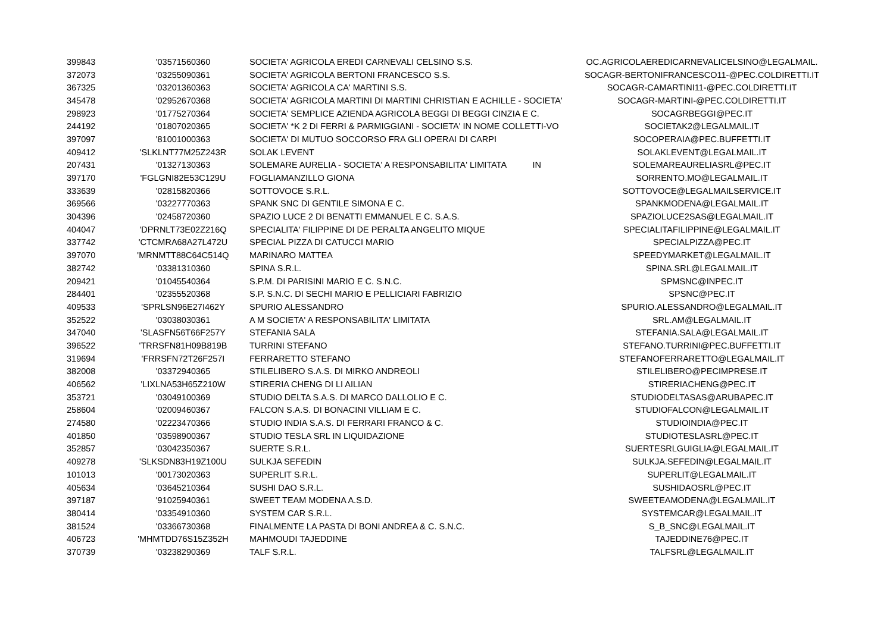| 399843 | '03571560360 | SOCIETA' AGRICOLA EREDI CARNEVALI CELSINO S.S. | OC.AGRICOLAEREDICARNEVALICELSINO@LEGALMAIL. |
| 372073 | '03255090361 | SOCIETA' AGRICOLA BERTONI FRANCESCO S.S. | SOCAGR-BERTONIFRANCESCO11-@PEC.COLDIRETTI.IT |
| 367325 | '03201360363 | SOCIETA' AGRICOLA CA' MARTINI S.S. | SOCAGR-CAMARTINI11-@PEC.COLDIRETTI.IT |
| 345478 | '02952670368 | SOCIETA' AGRICOLA MARTINI DI MARTINI CHRISTIAN E ACHILLE - SOCIETA' | SOCAGR-MARTINI-@PEC.COLDIRETTI.IT |
| 298923 | '01775270364 | SOCIETA' SEMPLICE AZIENDA AGRICOLA BEGGI DI BEGGI CINZIA E C. | SOCAGRBEGGI@PEC.IT |
| 244192 | '01807020365 | SOCIETA' *K 2 DI FERRI & PARMIGGIANI - SOCIETA' IN NOME COLLETTI-VO | SOCIETAK2@LEGALMAIL.IT |
| 397097 | '81001000363 | SOCIETA' DI MUTUO SOCCORSO FRA GLI OPERAI DI CARPI | SOCOPERAIA@PEC.BUFFETTI.IT |
| 409412 | 'SLKLNT77M25Z243R | SOLAK LEVENT | SOLAKLEVENT@LEGALMAIL.IT |
| 207431 | '01327130363 | SOLEMARE AURELIA - SOCIETA' A RESPONSABILITA' LIMITATA IN | SOLEMAREAURELIASRL@PEC.IT |
| 397170 | 'FGLGNI82E53C129U | FOGLIAMANZILLO GIONA | SORRENTO.MO@LEGALMAIL.IT |
| 333639 | '02815820366 | SOTTOVOCE S.R.L. | SOTTOVOCE@LEGALMAILSERVICE.IT |
| 369566 | '03227770363 | SPANK SNC DI GENTILE SIMONA E C. | SPANKMODENA@LEGALMAIL.IT |
| 304396 | '02458720360 | SPAZIO LUCE 2 DI BENATTI EMMANUEL E C. S.A.S. | SPAZIOLUCE2SAS@LEGALMAIL.IT |
| 404047 | 'DPRNLT73E02Z216Q | SPECIALITA' FILIPPINE DI DE PERALTA ANGELITO MIQUE | SPECIALITAFILIPPINE@LEGALMAIL.IT |
| 337742 | 'CTCMRA68A27L472U | SPECIAL PIZZA DI CATUCCI MARIO | SPECIALPIZZA@PEC.IT |
| 397070 | 'MRNMTT88C64C514Q | MARINARO MATTEA | SPEEDYMARKET@LEGALMAIL.IT |
| 382742 | '03381310360 | SPINA S.R.L. | SPINA.SRL@LEGALMAIL.IT |
| 209421 | '01045540364 | S.P.M. DI PARISINI MARIO E C. S.N.C. | SPMSNC@INPEC.IT |
| 284401 | '02355520368 | S.P. S.N.C. DI SECHI MARIO E PELLICIARI FABRIZIO | SPSNC@PEC.IT |
| 409533 | 'SPRLSN96E27I462Y | SPURIO ALESSANDRO | SPURIO.ALESSANDRO@LEGALMAIL.IT |
| 352522 | '03038030361 | A M SOCIETA' A RESPONSABILITA' LIMITATA | SRL.AM@LEGALMAIL.IT |
| 347040 | 'SLASFN56T66F257Y | STEFANIA SALA | STEFANIA.SALA@LEGALMAIL.IT |
| 396522 | 'TRRSFN81H09B819B | TURRINI STEFANO | STEFANO.TURRINI@PEC.BUFFETTI.IT |
| 319694 | 'FRRSFN72T26F257I | FERRARETTO STEFANO | STEFANOFERRARETTO@LEGALMAIL.IT |
| 382008 | '03372940365 | STILELIBERO S.A.S. DI MIRKO ANDREOLI | STILELIBERO@PECIMPRESE.IT |
| 406562 | 'LIXLNA53H65Z210W | STIRERIA CHENG DI LI AILIAN | STIRERIACHENG@PEC.IT |
| 353721 | '03049100369 | STUDIO DELTA S.A.S. DI MARCO DALLOLIO E C. | STUDIODELTASAS@ARUBAPEC.IT |
| 258604 | '02009460367 | FALCON S.A.S. DI BONACINI VILLIAM E C. | STUDIOFALCON@LEGALMAIL.IT |
| 274580 | '02223470366 | STUDIO INDIA S.A.S. DI FERRARI FRANCO & C. | STUDIOINDIA@PEC.IT |
| 401850 | '03598900367 | STUDIO TESLA SRL IN LIQUIDAZIONE | STUDIOTESLASRL@PEC.IT |
| 352857 | '03042350367 | SUERTE S.R.L. | SUERTESRLGUIGLIA@LEGALMAIL.IT |
| 409278 | 'SLKSDN83H19Z100U | SULKJA SEFEDIN | SULKJA.SEFEDIN@LEGALMAIL.IT |
| 101013 | '00173020363 | SUPERLIT S.R.L. | SUPERLIT@LEGALMAIL.IT |
| 405634 | '03645210364 | SUSHI DAO S.R.L. | SUSHIDAOSRL@PEC.IT |
| 397187 | '91025940361 | SWEET TEAM MODENA A.S.D. | SWEETEAMODENA@LEGALMAIL.IT |
| 380414 | '03354910360 | SYSTEM CAR S.R.L. | SYSTEMCAR@LEGALMAIL.IT |
| 381524 | '03366730368 | FINALMENTE LA PASTA DI BONI ANDREA & C. S.N.C. | S_B_SNC@LEGALMAIL.IT |
| 406723 | 'MHMTDD76S15Z352H | MAHMOUDI TAJEDDINE | TAJEDDINE76@PEC.IT |
| 370739 | '03238290369 | TALF S.R.L. | TALFSRL@LEGALMAIL.IT |